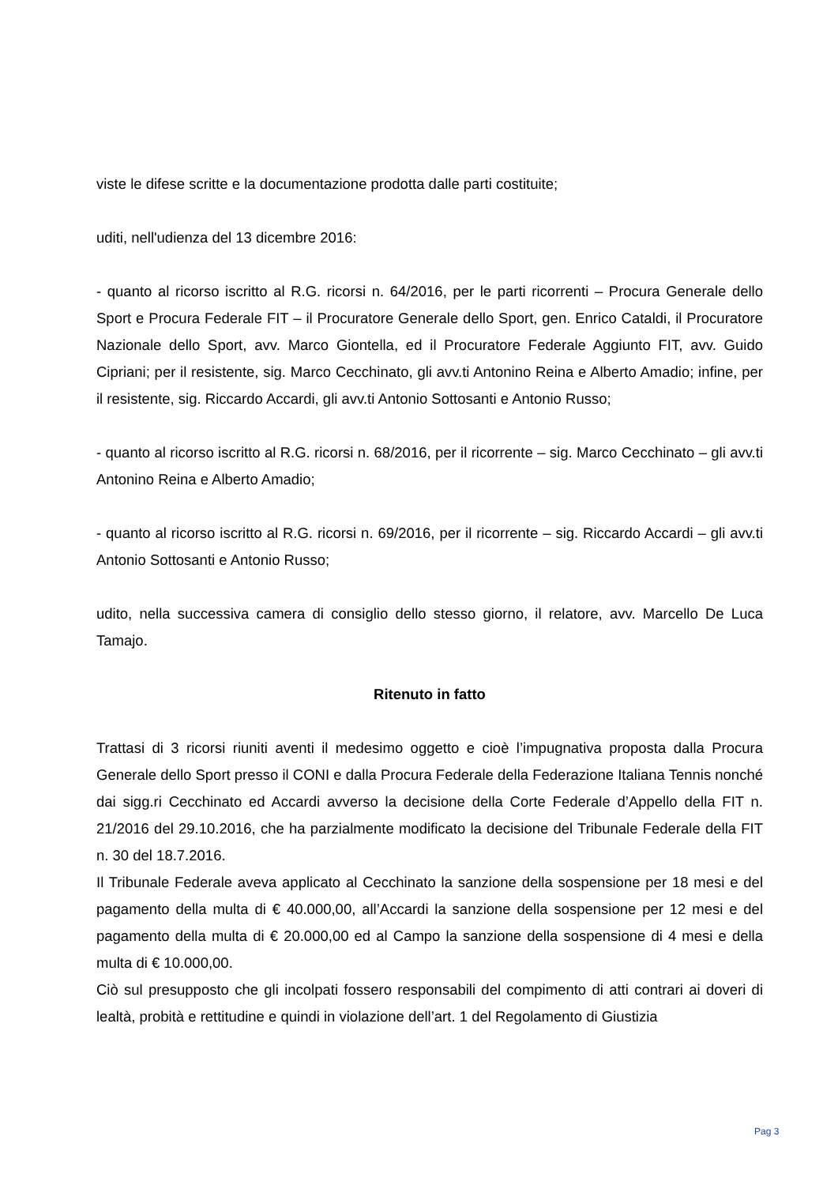viste le difese scritte e la documentazione prodotta dalle parti costituite;
uditi, nell'udienza del 13 dicembre 2016:
- quanto al ricorso iscritto al R.G. ricorsi n. 64/2016, per le parti ricorrenti – Procura Generale dello Sport e Procura Federale FIT – il Procuratore Generale dello Sport, gen. Enrico Cataldi, il Procuratore Nazionale dello Sport, avv. Marco Giontella, ed il Procuratore Federale Aggiunto FIT, avv. Guido Cipriani; per il resistente, sig. Marco Cecchinato, gli avv.ti Antonino Reina e Alberto Amadio; infine, per il resistente, sig. Riccardo Accardi, gli avv.ti Antonio Sottosanti e Antonio Russo;
- quanto al ricorso iscritto al R.G. ricorsi n. 68/2016, per il ricorrente – sig. Marco Cecchinato – gli avv.ti Antonino Reina e Alberto Amadio;
- quanto al ricorso iscritto al R.G. ricorsi n. 69/2016, per il ricorrente – sig. Riccardo Accardi – gli avv.ti Antonio Sottosanti e Antonio Russo;
udito, nella successiva camera di consiglio dello stesso giorno, il relatore, avv. Marcello De Luca Tamajo.
Ritenuto in fatto
Trattasi di 3 ricorsi riuniti aventi il medesimo oggetto e cioè l’impugnativa proposta dalla Procura Generale dello Sport presso il CONI e dalla Procura Federale della Federazione Italiana Tennis nonché dai sigg.ri Cecchinato ed Accardi avverso la decisione della Corte Federale d’Appello della FIT n. 21/2016 del 29.10.2016, che ha parzialmente modificato la decisione del Tribunale Federale della FIT n. 30 del 18.7.2016.
Il Tribunale Federale aveva applicato al Cecchinato la sanzione della sospensione per 18 mesi e del pagamento della multa di € 40.000,00, all’Accardi la sanzione della sospensione per 12 mesi e del pagamento della multa di € 20.000,00 ed al Campo la sanzione della sospensione di 4 mesi e della multa di € 10.000,00.
Ciò sul presupposto che gli incolpati fossero responsabili del compimento di atti contrari ai doveri di lealtà, probità e rettitudine e quindi in violazione dell’art. 1 del Regolamento di Giustizia
Pag 3